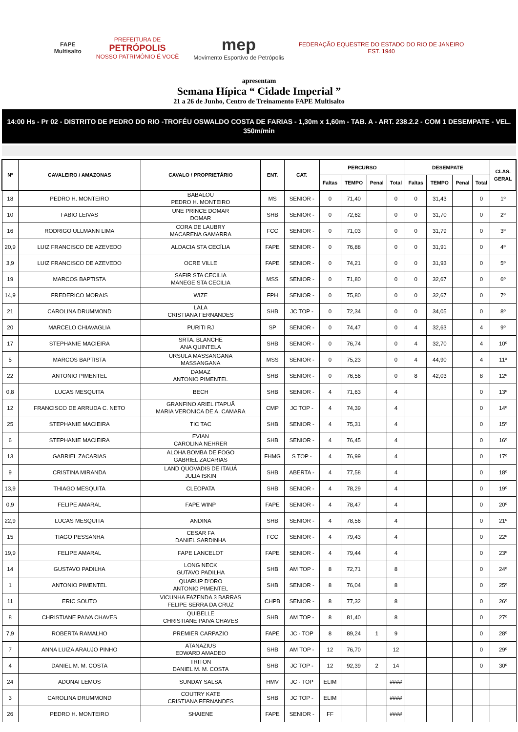FAPE
Multisalto
PREFEITURA DE
PETRÓPOLIS
NOSSO PATRIMÔNIO É VOCÊ
mep
Movimento Esportivo de Petrópolis
FEDERAÇÃO EQUESTRE DO ESTADO DO RIO DE JANEIRO
EST. 1940
apresentam
Semana Hípica “ Cidade Imperial ”
21 a 26 de Junho, Centro de Treinamento FAPE Multisalto
14:00 Hs - Pr 02 - DISTRITO DE PEDRO DO RIO -TROFÉU OSWALDO COSTA DE FARIAS - 1,30m x 1,60m - TAB. A - ART. 238.2.2 - COM 1 DESEMPATE - VEL. 350m/min
| Nº | CAVALEIRO / AMAZONAS | CAVALO / PROPRIETÁRIO | ENT. | CAT. | PERCURSO | | | | DESEMPATE | | | | CLAS. GERAL |
| --- | --- | --- | --- | --- | --- | --- | --- | --- | --- | --- | --- | --- | --- |
| | | | | | Faltas | TEMPO | Penal | Total | Faltas | TEMPO | Penal | Total | |
| 18 | PEDRO H. MONTEIRO | BABALOU PEDRO H. MONTEIRO | MS | SENIOR - | 0 | 71,40 | | 0 | 0 | 31,43 | | 0 | 1º |
| 10 | FABIO LEIVAS | UNE PRINCE DOMAR DOMAR | SHB | SENIOR - | 0 | 72,62 | | 0 | 0 | 31,70 | | 0 | 2º |
| 16 | RODRIGO ULLMANN LIMA | CORA DE LAUBRY MACARENA GAMARRA | FCC | SENIOR - | 0 | 71,03 | | 0 | 0 | 31,79 | | 0 | 3º |
| 20,9 | LUIZ FRANCISCO DE AZEVEDO | ALDACIA STA CECÍLIA | FAPE | SENIOR - | 0 | 76,88 | | 0 | 0 | 31,91 | | 0 | 4º |
| 3,9 | LUIZ FRANCISCO DE AZEVEDO | OCRE VILLE | FAPE | SENIOR - | 0 | 74,21 | | 0 | 0 | 31,93 | | 0 | 5º |
| 19 | MARCOS BAPTISTA | SAFIR STA CECILIA MANEGE STA CECILIA | MSS | SENIOR - | 0 | 71,80 | | 0 | 0 | 32,67 | | 0 | 6º |
| 14,9 | FREDERICO MORAIS | WIZE | FPH | SENIOR - | 0 | 75,80 | | 0 | 0 | 32,67 | | 0 | 7º |
| 21 | CAROLINA DRUMMOND | LALA CRISTIANA FERNANDES | SHB | JC TOP - | 0 | 72,34 | | 0 | 0 | 34,05 | | 0 | 8º |
| 20 | MARCELO CHIAVAGLIA | PURITI RJ | SP | SENIOR - | 0 | 74,47 | | 0 | 4 | 32,63 | | 4 | 9º |
| 17 | STEPHANIE MACIEIRA | SRTA. BLANCHE ANA QUINTELA | SHB | SENIOR - | 0 | 76,74 | | 0 | 4 | 32,70 | | 4 | 10º |
| 5 | MARCOS BAPTISTA | URSULA MASSANGANA MASSANGANA | MSS | SENIOR - | 0 | 75,23 | | 0 | 4 | 44,90 | | 4 | 11º |
| 22 | ANTONIO PIMENTEL | DAMAZ ANTONIO PIMENTEL | SHB | SENIOR - | 0 | 76,56 | | 0 | 8 | 42,03 | | 8 | 12º |
| 0,8 | LUCAS MESQUITA | BECH | SHB | SENIOR - | 4 | 71,63 | | 4 | | | | 0 | 13º |
| 12 | FRANCISCO DE ARRUDA C. NETO | GRANFINO ARIEL ITAPUÃ MARIA VERONICA DE A. CAMARA | CMP | JC TOP - | 4 | 74,39 | | 4 | | | | 0 | 14º |
| 25 | STEPHANIE MACIEIRA | TIC TAC | SHB | SENIOR - | 4 | 75,31 | | 4 | | | | 0 | 15º |
| 6 | STEPHANIE MACIEIRA | EVIAN CAROLINA NEHRER | SHB | SENIOR - | 4 | 76,45 | | 4 | | | | 0 | 16º |
| 13 | GABRIEL ZACARIAS | ALOHA BOMBA DE FOGO GABRIEL ZACARIAS | FHMG | S TOP - | 4 | 76,99 | | 4 | | | | 0 | 17º |
| 9 | CRISTINA MIRANDA | LAND QUOVADIS DE ITAUÁ JULIA ISKIN | SHB | ABERTA - | 4 | 77,58 | | 4 | | | | 0 | 18º |
| 13,9 | THIAGO MESQUITA | CLEOPATA | SHB | SENIOR - | 4 | 78,29 | | 4 | | | | 0 | 19º |
| 0,9 | FELIPE AMARAL | FAPE WINP | FAPE | SENIOR - | 4 | 78,47 | | 4 | | | | 0 | 20º |
| 22,9 | LUCAS MESQUITA | ANDINA | SHB | SENIOR - | 4 | 78,56 | | 4 | | | | 0 | 21º |
| 15 | TIAGO PESSANHA | CESAR FA DANIEL SARDINHA | FCC | SENIOR - | 4 | 79,43 | | 4 | | | | 0 | 22º |
| 19,9 | FELIPE AMARAL | FAPE LANCELOT | FAPE | SENIOR - | 4 | 79,44 | | 4 | | | | 0 | 23º |
| 14 | GUSTAVO PADILHA | LONG NECK GUTAVO PADILHA | SHB | AM TOP - | 8 | 72,71 | | 8 | | | | 0 | 24º |
| 1 | ANTONIO PIMENTEL | QUARUP D'ORO ANTONIO PIMENTEL | SHB | SENIOR - | 8 | 76,04 | | 8 | | | | 0 | 25º |
| 11 | ERIC SOUTO | VICUNHA FAZENDA 3 BARRAS FELIPE SERRA DA CRUZ | CHPB | SENIOR - | 8 | 77,32 | | 8 | | | | 0 | 26º |
| 8 | CHRISTIANE PAIVA CHAVES | QUIBELLE CHRISTIANE PAIVA CHAVES | SHB | AM TOP - | 8 | 81,40 | | 8 | | | | 0 | 27º |
| 7,9 | ROBERTA RAMALHO | PREMIER CARPAZIO | FAPE | JC - TOP | 8 | 89,24 | 1 | 9 | | | | 0 | 28º |
| 7 | ANNA LUIZA ARAUJO PINHO | ATANAZIUS EDWARD AMADEO | SHB | AM TOP - | 12 | 76,70 | | 12 | | | | 0 | 29º |
| 4 | DANIEL M. M. COSTA | TRITON DANIEL M. M. COSTA | SHB | JC TOP - | 12 | 92,39 | 2 | 14 | | | | 0 | 30º |
| 24 | ADONAI LEMOS | SUNDAY SALSA | HMV | JC - TOP | ELIM | | | #### | | | | | |
| 3 | CAROLINA DRUMMOND | COUTRY KATE CRISTIANA FERNANDES | SHB | JC TOP - | ELIM | | | #### | | | | | |
| 26 | PEDRO H. MONTEIRO | SHAIENE | FAPE | SENIOR - | FF | | | #### | | | | | |